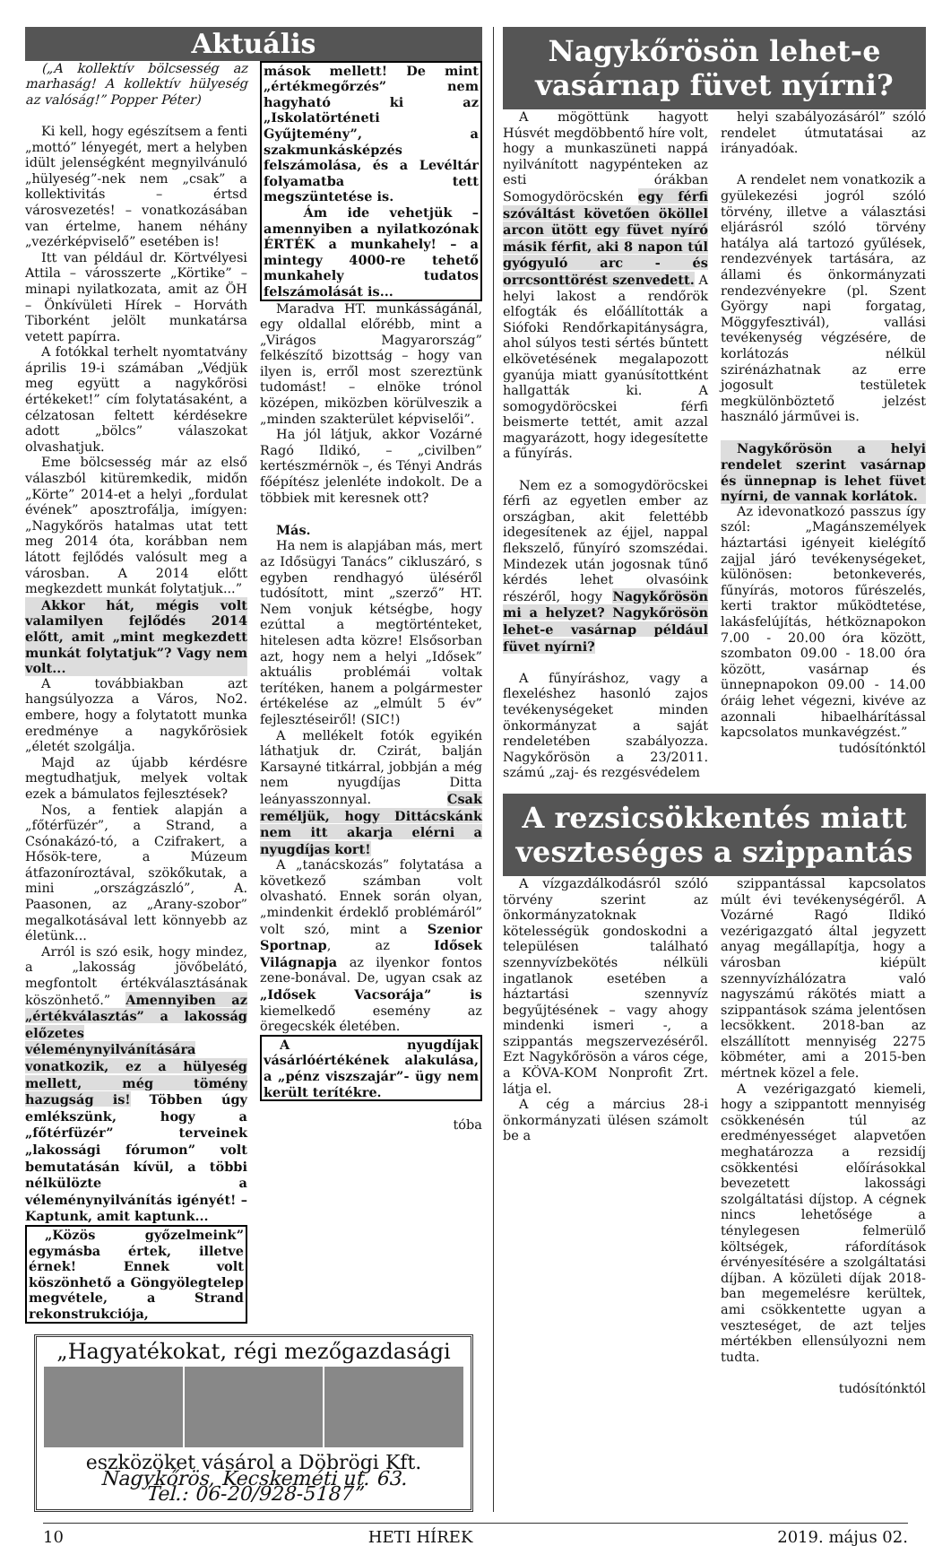Aktuális
(„A kollektív bölcsesség az marhaság! A kollektív hülyeség az valóság!” Popper Péter)
Ki kell, hogy egészítsem a fenti „mottó” lényegét, mert a helyben idült jelenségként megnyilvánuló „hülyeség”-nek nem „csak” a kollektivitás – értsd városvezetés! – vonatkozásában van értelme, hanem néhány „vezérképviselő” esetében is!
Itt van például dr. Körtvélyesi Attila – városszerte „Körtike” – minapi nyilatkozata, amit az ÖH – Önkívületi Hírek – Horváth Tiborként jelölt munkatársa vetett papírra.
A fotókkal terhelt nyomtatvány április 19-i számában „Védjük meg együtt a nagykőrösi értékeket!” cím folytatásaként, a célzatosan feltett kérdésekre adott „bölcs” válaszokat olvashatjuk.
Eme bölcsesség már az első válaszból kitüremkedik, midőn „Körte” 2014-et a helyi „fordulat évének” aposztrofálja, imígyen: „Nagykőrös hatalmas utat tett meg 2014 óta, korábban nem látott fejlődés valósult meg a városban. A 2014 előtt megkezdett munkát folytatjuk...”
Akkor hát, mégis volt valamilyen fejlődés 2014 előtt, amit „mint megkezdett munkát folytatjuk”? Vagy nem volt...
A továbbiakban azt hangsúlyozza a Város, No2. embere, hogy a folytatott munka eredménye a nagykőrösiek „életét szolgálja.
Majd az újabb kérdésre megtudhatjuk, melyek voltak ezek a bámulatos fejlesztések?
Nos, a fentiek alapján a „főtérfüzér”, a Strand, a Csónakázó-tó, a Czifrakert, a Hősök-tere, a Múzeum átfazoníroztával, szökőkutak, a mini „országzászló”, A. Paasonen, az „Arany-szobor” megalkotásával lett könnyebb az életünk...
Arról is szó esik, hogy mindez, a „lakosság jövőbelátó, megfontolt értékválasztásának köszönhető.” Amennyiben az „értékválasztás” a lakosság előzetes véleménynyilvánítására vonatkozik, ez a hülyeség mellett, még tömény hazugság is! Többen úgy emlékszünk, hogy a „főtérfüzér” terveinek „lakossági fórumon” volt bemutatásán kívül, a többi nélkülözte a véleménynyilvánítás igényét! – Kaptunk, amit kaptunk...
„Közös győzelmeink” egymásba értek, illetve érnek! Ennek volt köszönhető a Göngyölegtelep megvétele, a Strand rekonstrukciója,
mások mellett! De mint „értékmegőrzés” nem hagyható ki az „Iskolatörténeti Gyűjtemény”, a szakmunkásképzés felszámolása, és a Levéltár folyamatba tett megszüntetése is.
Ám ide vehetjük – amennyiben a nyilatkozónak ÉRTÉK a munkahely! – a mintegy 4000-re tehető munkahely tudatos felszámolását is...
Maradva HT. munkásságánál, egy oldallal előrébb, mint a „Virágos Magyarország” felkészítő bizottság – hogy van ilyen is, erről most szereztünk tudomást! – elnöke trónol középen, miközben körülveszik a „minden szakterület képviselői”.
Ha jól látjuk, akkor Vozárné Ragó Ildikó, – „civilben” kertészmérnök –, és Tényi András főépítész jelenléte indokolt. De a többiek mit keresnek ott?
Más.
Ha nem is alapjában más, mert az Idősügyi Tanács” cikluszáró, s egyben rendhagyó üléséről tudósított, mint „szerző” HT. Nem vonjuk kétségbe, hogy ezúttal a megtörténteket, hitelesen adta közre! Elsősorban azt, hogy nem a helyi „Idősek” aktuális problémái voltak terítéken, hanem a polgármester értékelése az „elmúlt 5 év” fejlesztéseiről! (SIC!)
A mellékelt fotók egyikén láthatjuk dr. Czirát, balján Karsayné titkárral, jobbján a még nem nyugdíjas Ditta leányasszonnyal. Csak reméljük, hogy Dittácskánk nem itt akarja elérni a nyugdíjas kort!
A „tanácskozás” folytatása a következő számban volt olvasható. Ennek során olyan, „mindenkit érdeklő problémáról” volt szó, mint a Szenior Sportnap, az Idősek Világnapja az ilyenkor fontos zene-bonával. De, ugyan csak az „Idősek Vacsorája” is kiemelkedő esemény az öregecskék életében.
A nyugdíjak vásárlóértékének alakulása, a „pénz viszszajár”- ügy nem került terítékre.
tóba
„Hagyatékokat, régi mezőgazdasági
eszközöket vásárol a Döbrögi Kft.
Nagykőrös, Kecskeméti ut. 63.
Tel.: 06-20/928-5187”
Nagykőrösön lehet-e vasárnap füvet nyírni?
A mögöttünk hagyott Húsvét megdöbbentő híre volt, hogy a munkaszüneti nappá nyilvánított nagypénteken az esti órákban Somogydöröcskén egy férfi szóváltást követően ököllel arcon ütött egy füvet nyíró másik férfit, aki 8 napon túl gyógyuló arc - és orrcsonttörést szenvedett. A helyi lakost a rendőrök elfogták és előállították a Siófoki Rendőrkapitányságra, ahol súlyos testi sértés bűntett elkövetésének megalapozott gyanúja miatt gyanúsítottként hallgatták ki. A somogydöröcskei férfi beismerte tettét, amit azzal magyarázott, hogy idegesítette a fűnyírás.
Nem ez a somogydöröcskei férfi az egyetlen ember az országban, akit felettébb idegesítenek az éjjel, nappal flekszelő, fűnyíró szomszédai. Mindezek után jogosnak tűnő kérdés lehet olvasóink részéről, hogy Nagykőrösön mi a helyzet? Nagykőrösön lehet-e vasárnap például füvet nyírni?
A fűnyíráshoz, vagy a flexeléshez hasonló zajos tevékenységeket minden önkormányzat a saját rendeletében szabályozza. Nagykőrösön a 23/2011. számú „zaj- és rezgésvédelem
helyi szabályozásáról” szóló rendelet útmutatásai az irányadóak.
A rendelet nem vonatkozik a gyülekezési jogról szóló törvény, illetve a választási eljárásról szóló törvény hatálya alá tartozó gyűlések, rendezvények tartására, az állami és önkormányzati rendezvényekre (pl. Szent György napi forgatag, Möggyfesztivál), vallási tevékenység végzésére, de korlátozás nélkül szirénázhatnak az erre jogosult testületek megkülönböztető jelzést használó járművei is.
Nagykőrösön a helyi rendelet szerint vasárnap és ünnepnap is lehet füvet nyírni, de vannak korlátok.
Az idevonatkozó passzus így szól: „Magánszemélyek háztartási igényeit kielégítő zajjal járó tevékenységeket, különösen: betonkeverés, fűnyírás, motoros fűrészelés, kerti traktor működtetése, lakásfelújítás, hétköznapokon 7.00 - 20.00 óra között, szombaton 09.00 - 18.00 óra között, vasárnap és ünnepnapokon 09.00 - 14.00 óráig lehet végezni, kivéve az azonnali hibaelhárítással kapcsolatos munkavégzést.”
tudósítónktól
A rezsicsökkentés miatt veszteséges a szippantás
A vízgazdálkodásról szóló törvény szerint az önkormányzatoknak kötelességük gondoskodni a településen található szennyvízbekötés nélküli ingatlanok esetében a háztartási szennyvíz begyűjtésének – vagy ahogy mindenki ismeri -, a szippantás megszervezéséről. Ezt Nagykőrösön a város cége, a KÖVA-KOM Nonprofit Zrt. látja el.
A cég a március 28-i önkormányzati ülésen számolt be a
szippantással kapcsolatos múlt évi tevékenységéről. A Vozárné Ragó Ildikó vezérigazgató által jegyzett anyag megállapítja, hogy a városban kiépült szennyvízhálózatra való nagyszámú rákötés miatt a szippantások száma jelentősen lecsökkent. 2018-ban az elszállított mennyiség 2275 köbméter, ami a 2015-ben mértnek közel a fele.
A vezérigazgató kiemeli, hogy a szippantott mennyiség csökkenésén túl az eredményességet alapvetően meghatározza a rezsidíj csökkentési előírásokkal bevezetett lakossági szolgáltatási díjstop. A cégnek nincs lehetősége a ténylegesen felmerülő költségek, ráfordítások érvényesítésére a szolgáltatási díjban. A közületi díjak 2018-ban megemelésre kerültek, ami csökkentette ugyan a veszteséget, de azt teljes mértékben ellensúlyozni nem tudta.
tudósítónktól
10 HETI HÍREK 2019. május 02.